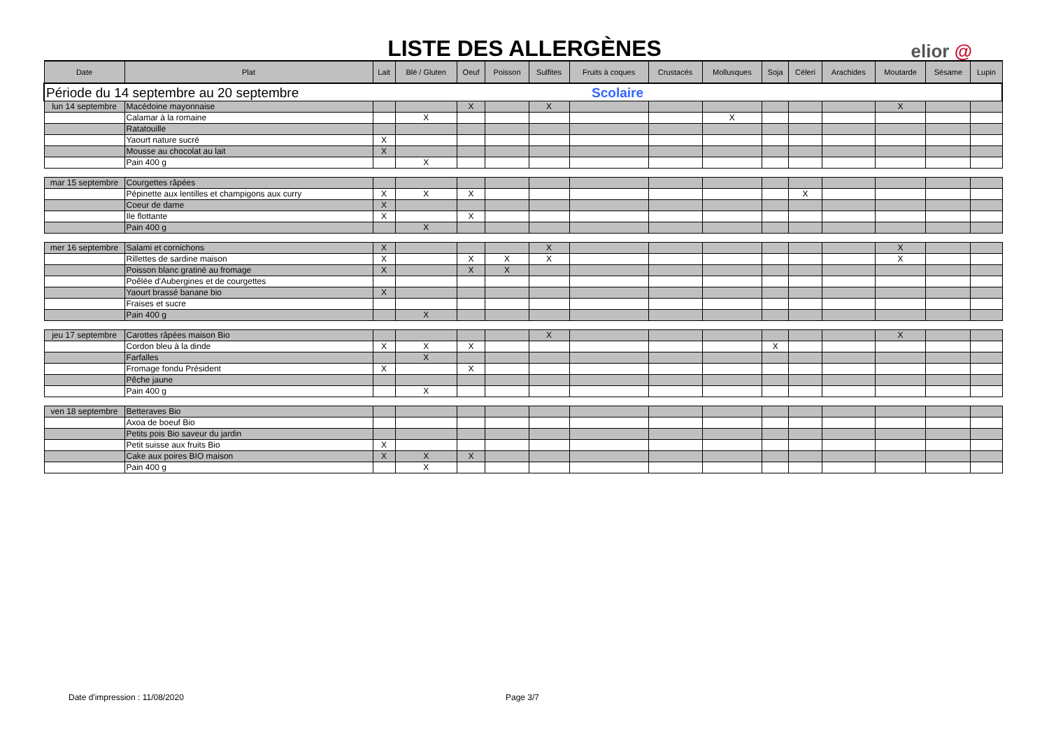LISTE DES ALLERGÈNES
elior @
| Date | Plat | Lait | Blé / Gluten | Oeuf | Poisson | Sulfites | Fruits à coques | Crustacés | Mollusques | Soja | Céleri | Arachides | Moutarde | Sésame | Lupin |
| --- | --- | --- | --- | --- | --- | --- | --- | --- | --- | --- | --- | --- | --- | --- | --- |
| Période du 14 septembre au 20 septembre | | | | | | | Scolaire | | | | | | | | |
| lun 14 septembre | Macédoine mayonnaise | | | X | | X | | | | | | | X | | |
| | Calamar à la romaine | | X | | | | | | X | | | | | | |
| | Ratatouille | | | | | | | | | | | | | | |
| | Yaourt nature sucré | X | | | | | | | | | | | | | |
| | Mousse au chocolat au lait | X | | | | | | | | | | | | | |
| | Pain 400 g | | X | | | | | | | | | | | | |
| mar 15 septembre | Courgettes râpées | | | | | | | | | | | | | | |
| | Pépinette aux lentilles et champigons aux curry | X | X | X | | | | | | | X | | | | |
| | Coeur de dame | X | | | | | | | | | | | | | |
| | Ile flottante | X | | X | | | | | | | | | | | |
| | Pain 400 g | | X | | | | | | | | | | | | |
| mer 16 septembre | Salami et cornichons | X | | | | X | | | | | | | X | | |
| | Rillettes de sardine maison | X | | X | X | X | | | | | | | X | | |
| | Poisson blanc gratiné au fromage | X | | X | X | | | | | | | | | | |
| | Poêlée d'Aubergines et de courgettes | | | | | | | | | | | | | | |
| | Yaourt brassé banane bio | X | | | | | | | | | | | | | |
| | Fraises et sucre | | | | | | | | | | | | | | |
| | Pain 400 g | | X | | | | | | | | | | | | |
| jeu 17 septembre | Carottes râpées maison Bio | | | | | X | | | | | | | X | | |
| | Cordon bleu à la dinde | X | X | X | | | | | | X | | | | | |
| | Farfalles | | X | | | | | | | | | | | | |
| | Fromage fondu Président | X | | X | | | | | | | | | | | |
| | Pêche jaune | | | | | | | | | | | | | | |
| | Pain 400 g | | X | | | | | | | | | | | | |
| ven 18 septembre | Betteraves Bio | | | | | | | | | | | | | | |
| | Axoa de boeuf Bio | | | | | | | | | | | | | | |
| | Petits pois Bio saveur du jardin | | | | | | | | | | | | | | |
| | Petit suisse aux fruits Bio | X | | | | | | | | | | | | | |
| | Cake aux poires BIO maison | X | X | X | | | | | | | | | | | |
| | Pain 400 g | | X | | | | | | | | | | | | |
Date d'impression : 11/08/2020 Page 3/7